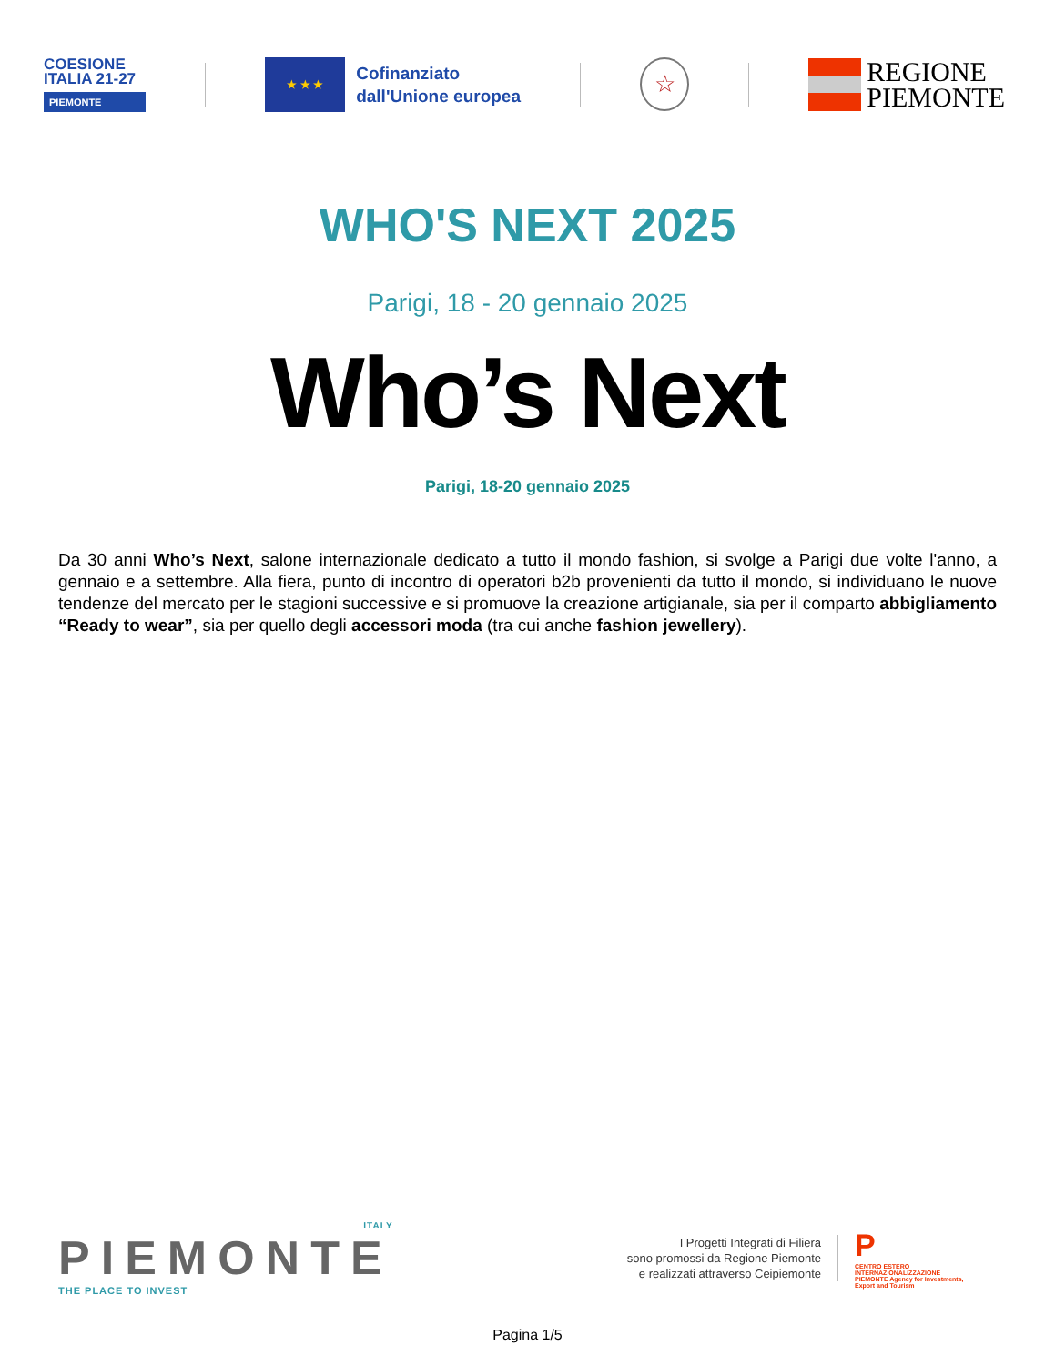COESIONE
ITALIA 21-27
PIEMONTE
★ ★ ★
Cofinanziato
dall'Unione europea
☆
REGIONE
PIEMONTE
WHO'S NEXT 2025
Parigi, 18 - 20 gennaio 2025
Who’s Next
Parigi, 18-20 gennaio 2025
Da 30 anni Who’s Next, salone internazionale dedicato a tutto il mondo fashion, si svolge a Parigi due volte l'anno, a gennaio e a settembre. Alla fiera, punto di incontro di operatori b2b provenienti da tutto il mondo, si individuano le nuove tendenze del mercato per le stagioni successive e si promuove la creazione artigianale, sia per il comparto abbigliamento “Ready to wear”, sia per quello degli accessori moda (tra cui anche fashion jewellery).
ITALY
PIEMONTE
THE PLACE TO INVEST
I Progetti Integrati di Filiera
sono promossi da Regione Piemonte
e realizzati attraverso Ceipiemonte
P
CENTRO ESTERO INTERNAZIONALIZZAZIONE PIEMONTE Agency for Investments, Export and Tourism
Pagina 1/5